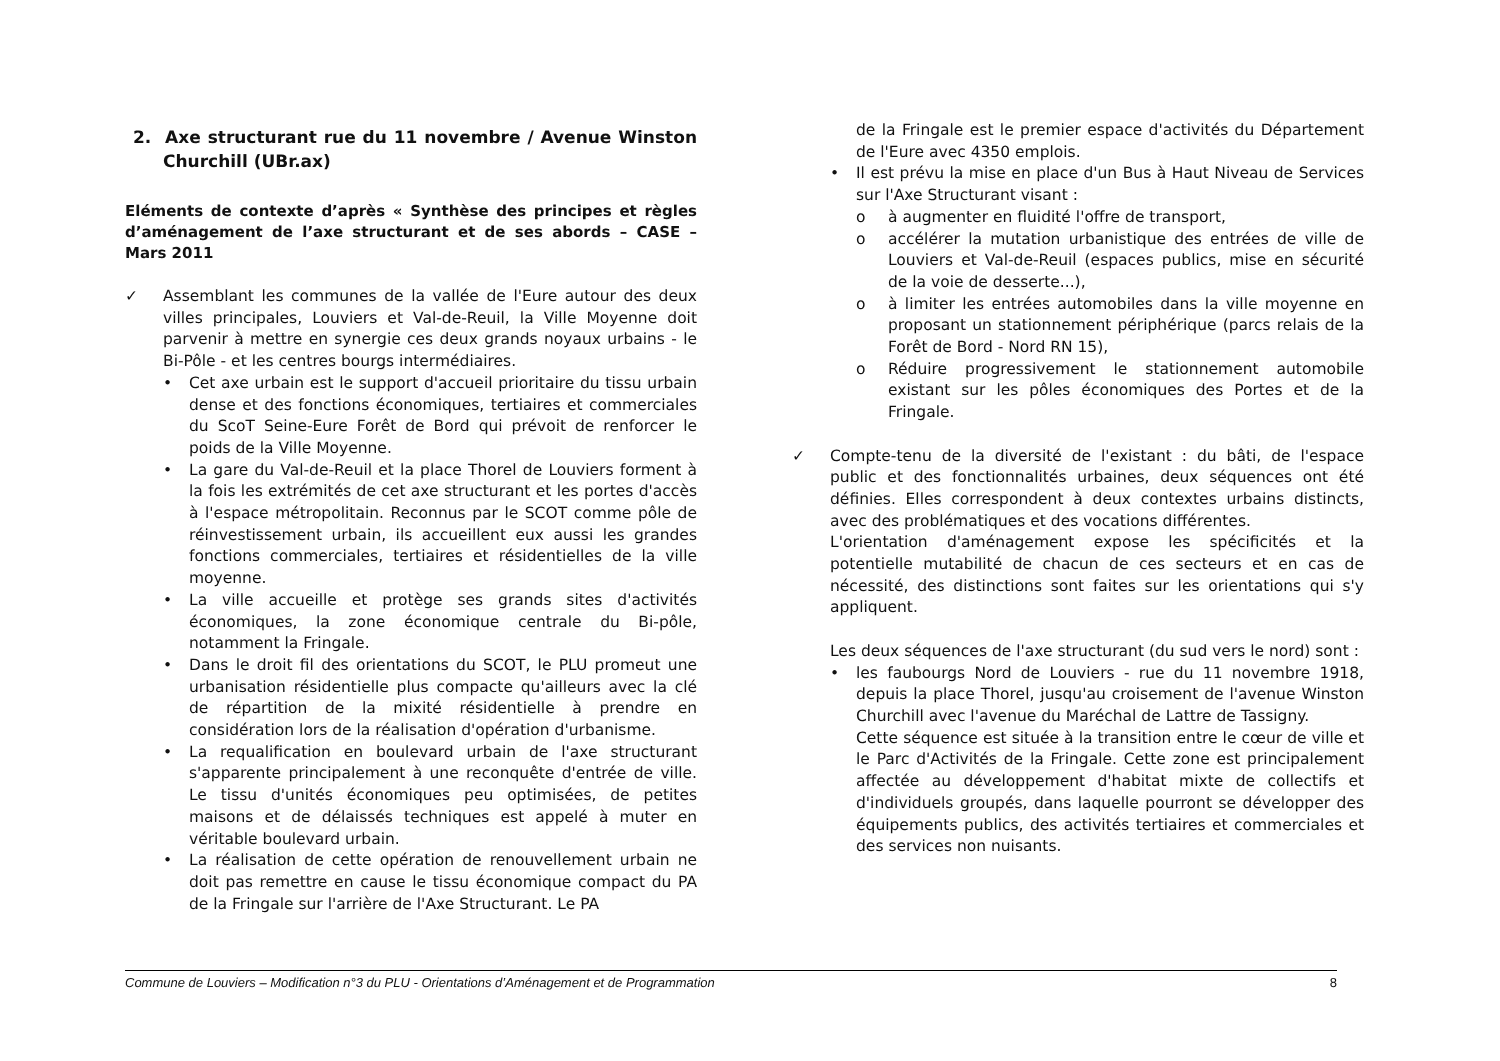2. Axe structurant rue du 11 novembre / Avenue Winston Churchill (UBr.ax)
Eléments de contexte d’après « Synthèse des principes et règles d’aménagement de l’axe structurant et de ses abords – CASE – Mars 2011
✓ Assemblant les communes de la vallée de l'Eure autour des deux villes principales, Louviers et Val-de-Reuil, la Ville Moyenne doit parvenir à mettre en synergie ces deux grands noyaux urbains - le Bi-Pôle - et les centres bourgs intermédiaires.
• Cet axe urbain est le support d'accueil prioritaire du tissu urbain dense et des fonctions économiques, tertiaires et commerciales du ScoT Seine-Eure Forêt de Bord qui prévoit de renforcer le poids de la Ville Moyenne.
• La gare du Val-de-Reuil et la place Thorel de Louviers forment à la fois les extrémités de cet axe structurant et les portes d'accès à l'espace métropolitain. Reconnus par le SCOT comme pôle de réinvestissement urbain, ils accueillent eux aussi les grandes fonctions commerciales, tertiaires et résidentielles de la ville moyenne.
• La ville accueille et protège ses grands sites d'activités économiques, la zone économique centrale du Bi-pôle, notamment la Fringale.
• Dans le droit fil des orientations du SCOT, le PLU promeut une urbanisation résidentielle plus compacte qu'ailleurs avec la clé de répartition de la mixité résidentielle à prendre en considération lors de la réalisation d'opération d'urbanisme.
• La requalification en boulevard urbain de l'axe structurant s'apparente principalement à une reconquête d'entrée de ville. Le tissu d'unités économiques peu optimisées, de petites maisons et de délaissés techniques est appelé à muter en véritable boulevard urbain.
• La réalisation de cette opération de renouvellement urbain ne doit pas remettre en cause le tissu économique compact du PA de la Fringale sur l'arrière de l'Axe Structurant. Le PA
de la Fringale est le premier espace d'activités du Département de l'Eure avec 4350 emplois.
• Il est prévu la mise en place d'un Bus à Haut Niveau de Services sur l'Axe Structurant visant :
o à augmenter en fluidité l'offre de transport,
o accélérer la mutation urbanistique des entrées de ville de Louviers et Val-de-Reuil (espaces publics, mise en sécurité de la voie de desserte...),
o à limiter les entrées automobiles dans la ville moyenne en proposant un stationnement périphérique (parcs relais de la Forêt de Bord - Nord RN 15),
o Réduire progressivement le stationnement automobile existant sur les pôles économiques des Portes et de la Fringale.
✓ Compte-tenu de la diversité de l'existant : du bâti, de l'espace public et des fonctionnalités urbaines, deux séquences ont été définies. Elles correspondent à deux contextes urbains distincts, avec des problématiques et des vocations différentes.
L'orientation d'aménagement expose les spécificités et la potentielle mutabilité de chacun de ces secteurs et en cas de nécessité, des distinctions sont faites sur les orientations qui s'y appliquent.
Les deux séquences de l'axe structurant (du sud vers le nord) sont :
• les faubourgs Nord de Louviers - rue du 11 novembre 1918, depuis la place Thorel, jusqu'au croisement de l'avenue Winston Churchill avec l'avenue du Maréchal de Lattre de Tassigny.
Cette séquence est située à la transition entre le cœur de ville et le Parc d'Activités de la Fringale. Cette zone est principalement affectée au développement d'habitat mixte de collectifs et d'individuels groupés, dans laquelle pourront se développer des équipements publics, des activités tertiaires et commerciales et des services non nuisants.
Commune de Louviers – Modification n°3 du PLU - Orientations d’Aménagement et de Programmation 8